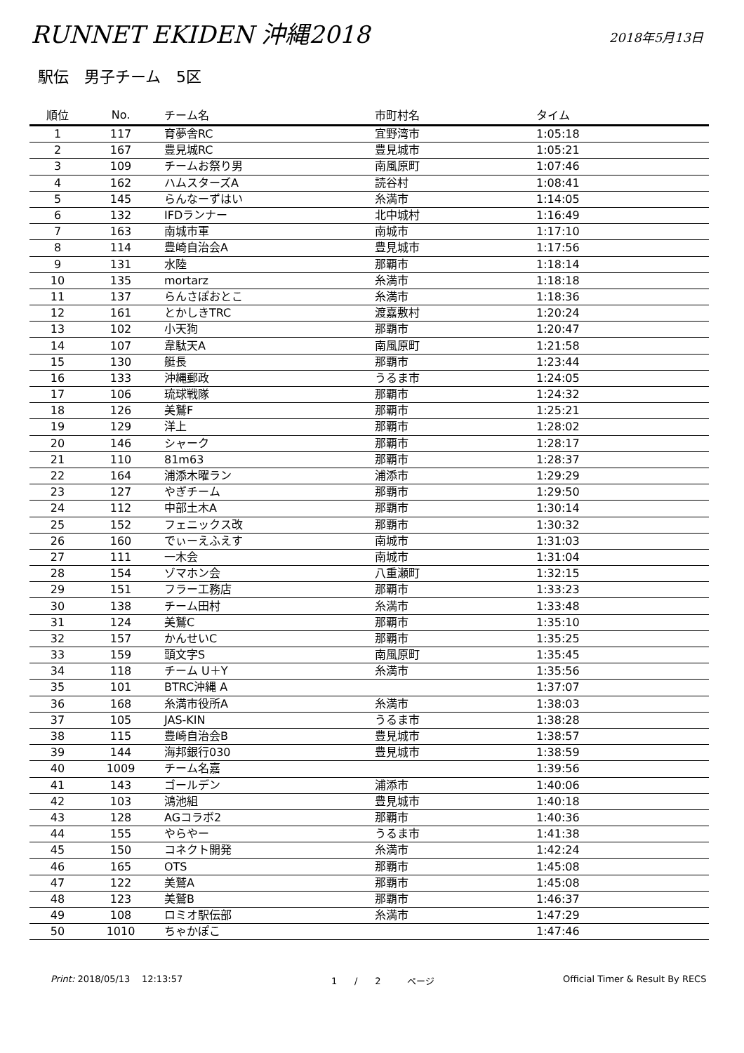RUNNET EKIDEN 沖縄2018
2018年5月13日
駅伝　男子チーム　5区
| 順位 | No. | チーム名 | 市町村名 | タイム |
| --- | --- | --- | --- | --- |
| 1 | 117 | 育夢舎RC | 宜野湾市 | 1:05:18 |
| 2 | 167 | 豊見城RC | 豊見城市 | 1:05:21 |
| 3 | 109 | チームお祭り男 | 南風原町 | 1:07:46 |
| 4 | 162 | ハムスターズA | 読谷村 | 1:08:41 |
| 5 | 145 | らんなーずはい | 糸満市 | 1:14:05 |
| 6 | 132 | IFDランナー | 北中城村 | 1:16:49 |
| 7 | 163 | 南城市軍 | 南城市 | 1:17:10 |
| 8 | 114 | 豊崎自治会A | 豊見城市 | 1:17:56 |
| 9 | 131 | 水陸 | 那覇市 | 1:18:14 |
| 10 | 135 | mortarz | 糸満市 | 1:18:18 |
| 11 | 137 | らんさぽおとこ | 糸満市 | 1:18:36 |
| 12 | 161 | とかしきTRC | 渡嘉敷村 | 1:20:24 |
| 13 | 102 | 小天狗 | 那覇市 | 1:20:47 |
| 14 | 107 | 韋駄天A | 南風原町 | 1:21:58 |
| 15 | 130 | 艇長 | 那覇市 | 1:23:44 |
| 16 | 133 | 沖縄郵政 | うるま市 | 1:24:05 |
| 17 | 106 | 琉球戦隊 | 那覇市 | 1:24:32 |
| 18 | 126 | 美鷲F | 那覇市 | 1:25:21 |
| 19 | 129 | 洋上 | 那覇市 | 1:28:02 |
| 20 | 146 | シャーク | 那覇市 | 1:28:17 |
| 21 | 110 | 81m63 | 那覇市 | 1:28:37 |
| 22 | 164 | 浦添木曜ラン | 浦添市 | 1:29:29 |
| 23 | 127 | やぎチーム | 那覇市 | 1:29:50 |
| 24 | 112 | 中部土木A | 那覇市 | 1:30:14 |
| 25 | 152 | フェニックス改 | 那覇市 | 1:30:32 |
| 26 | 160 | でぃーえふえす | 南城市 | 1:31:03 |
| 27 | 111 | 一木会 | 南城市 | 1:31:04 |
| 28 | 154 | ゾマホン会 | 八重瀬町 | 1:32:15 |
| 29 | 151 | フラー工務店 | 那覇市 | 1:33:23 |
| 30 | 138 | チーム田村 | 糸満市 | 1:33:48 |
| 31 | 124 | 美鷲C | 那覇市 | 1:35:10 |
| 32 | 157 | かんせいC | 那覇市 | 1:35:25 |
| 33 | 159 | 頭文字S | 南風原町 | 1:35:45 |
| 34 | 118 | チーム U＋Y | 糸満市 | 1:35:56 |
| 35 | 101 | BTRC沖縄 A | | 1:37:07 |
| 36 | 168 | 糸満市役所A | 糸満市 | 1:38:03 |
| 37 | 105 | JAS-KIN | うるま市 | 1:38:28 |
| 38 | 115 | 豊崎自治会B | 豊見城市 | 1:38:57 |
| 39 | 144 | 海邦銀行030 | 豊見城市 | 1:38:59 |
| 40 | 1009 | チーム名嘉 | | 1:39:56 |
| 41 | 143 | ゴールデン | 浦添市 | 1:40:06 |
| 42 | 103 | 鴻池組 | 豊見城市 | 1:40:18 |
| 43 | 128 | AGコラボ2 | 那覇市 | 1:40:36 |
| 44 | 155 | やらやー | うるま市 | 1:41:38 |
| 45 | 150 | コネクト開発 | 糸満市 | 1:42:24 |
| 46 | 165 | OTS | 那覇市 | 1:45:08 |
| 47 | 122 | 美鷲A | 那覇市 | 1:45:08 |
| 48 | 123 | 美鷲B | 那覇市 | 1:46:37 |
| 49 | 108 | ロミオ駅伝部 | 糸満市 | 1:47:29 |
| 50 | 1010 | ちゃかぽこ | | 1:47:46 |
Print: 2018/05/13 12:13:57 1 / 2 ページ Official Timer & Result By RECS